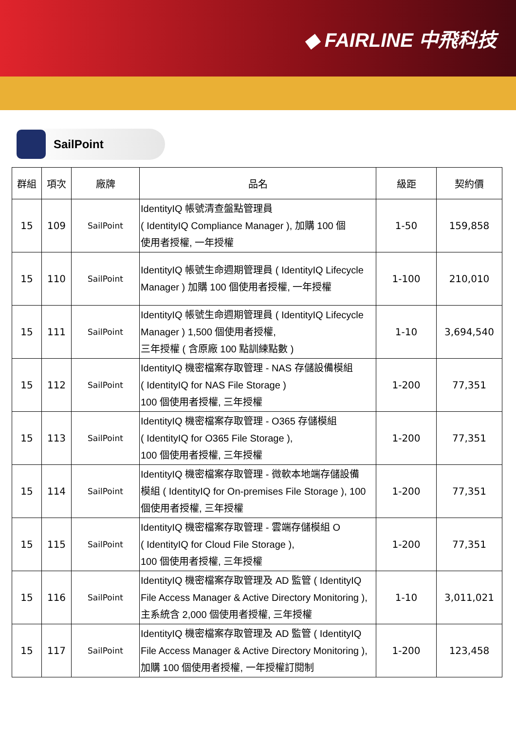◆ FAIRLINE 中飛科技
SailPoint
| 群組 | 項次 | 廠牌 | 品名 | 級距 | 契約價 |
| --- | --- | --- | --- | --- | --- |
| 15 | 109 | SailPoint | IdentityIQ 帳號清查盤點管理員 ( IdentityIQ Compliance Manager ), 加購 100 個 使用者授權, 一年授權 | 1-50 | 159,858 |
| 15 | 110 | SailPoint | IdentityIQ 帳號生命週期管理員 ( IdentityIQ Lifecycle Manager ) 加購 100 個使用者授權, 一年授權 | 1-100 | 210,010 |
| 15 | 111 | SailPoint | IdentityIQ 帳號生命週期管理員 ( IdentityIQ Lifecycle Manager ) 1,500 個使用者授權, 三年授權 ( 含原廠 100 點訓練點數 ) | 1-10 | 3,694,540 |
| 15 | 112 | SailPoint | IdentityIQ 機密檔案存取管理 - NAS 存儲設備模組 ( IdentityIQ for NAS File Storage ) 100 個使用者授權, 三年授權 | 1-200 | 77,351 |
| 15 | 113 | SailPoint | IdentityIQ 機密檔案存取管理 - O365 存儲模組 ( IdentityIQ for O365 File Storage ), 100 個使用者授權, 三年授權 | 1-200 | 77,351 |
| 15 | 114 | SailPoint | IdentityIQ 機密檔案存取管理 - 微軟本地端存儲設備 模組 ( IdentityIQ for On-premises File Storage ), 100 個使用者授權, 三年授權 | 1-200 | 77,351 |
| 15 | 115 | SailPoint | IdentityIQ 機密檔案存取管理 - 雲端存儲模組 O ( IdentityIQ for Cloud File Storage ), 100 個使用者授權, 三年授權 | 1-200 | 77,351 |
| 15 | 116 | SailPoint | IdentityIQ 機密檔案存取管理及 AD 監管 ( IdentityIQ File Access Manager & Active Directory Monitoring ), 主系統含 2,000 個使用者授權, 三年授權 | 1-10 | 3,011,021 |
| 15 | 117 | SailPoint | IdentityIQ 機密檔案存取管理及 AD 監管 ( IdentityIQ File Access Manager & Active Directory Monitoring ), 加購 100 個使用者授權, 一年授權訂閱制 | 1-200 | 123,458 |